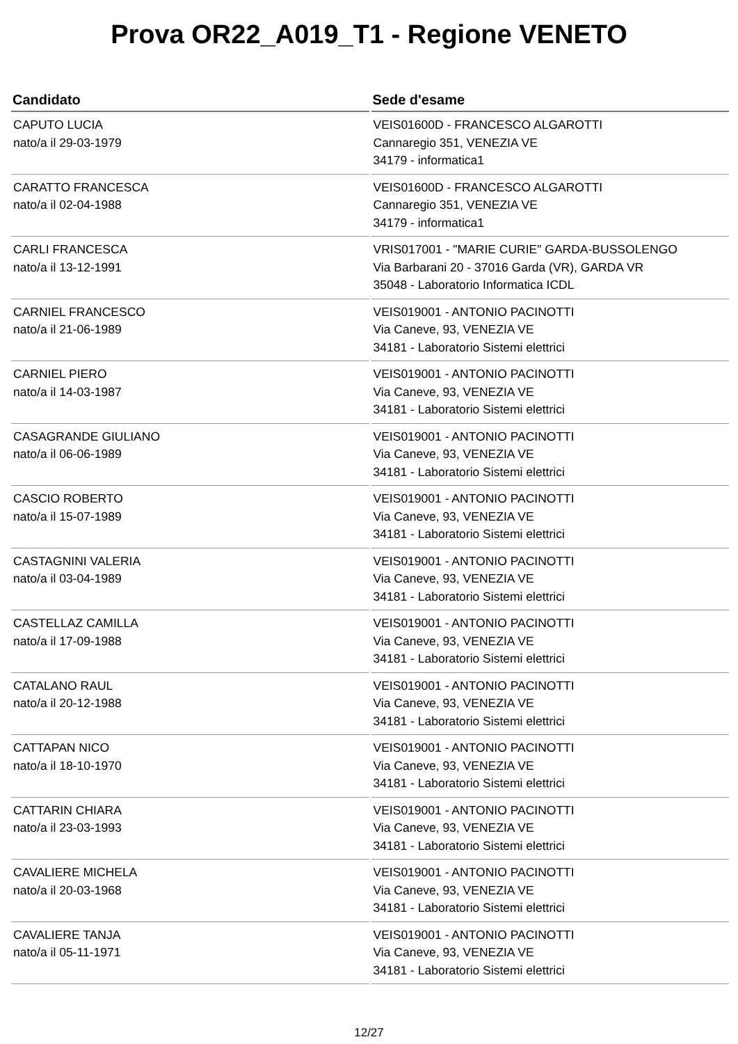Prova OR22_A019_T1 - Regione VENETO
| Candidato | Sede d'esame |
| --- | --- |
| CAPUTO LUCIA nato/a il 29-03-1979 | VEIS01600D - FRANCESCO ALGAROTTI Cannaregio 351, VENEZIA VE 34179 - informatica1 |
| CARATTO FRANCESCA nato/a il 02-04-1988 | VEIS01600D - FRANCESCO ALGAROTTI Cannaregio 351, VENEZIA VE 34179 - informatica1 |
| CARLI FRANCESCA nato/a il 13-12-1991 | VRIS017001 - "MARIE CURIE" GARDA-BUSSOLENGO Via Barbarani 20 - 37016 Garda (VR), GARDA VR 35048 - Laboratorio Informatica ICDL |
| CARNIEL FRANCESCO nato/a il 21-06-1989 | VEIS019001 - ANTONIO PACINOTTI Via Caneve, 93, VENEZIA VE 34181 - Laboratorio Sistemi elettrici |
| CARNIEL PIERO nato/a il 14-03-1987 | VEIS019001 - ANTONIO PACINOTTI Via Caneve, 93, VENEZIA VE 34181 - Laboratorio Sistemi elettrici |
| CASAGRANDE GIULIANO nato/a il 06-06-1989 | VEIS019001 - ANTONIO PACINOTTI Via Caneve, 93, VENEZIA VE 34181 - Laboratorio Sistemi elettrici |
| CASCIO ROBERTO nato/a il 15-07-1989 | VEIS019001 - ANTONIO PACINOTTI Via Caneve, 93, VENEZIA VE 34181 - Laboratorio Sistemi elettrici |
| CASTAGNINI VALERIA nato/a il 03-04-1989 | VEIS019001 - ANTONIO PACINOTTI Via Caneve, 93, VENEZIA VE 34181 - Laboratorio Sistemi elettrici |
| CASTELLAZ CAMILLA nato/a il 17-09-1988 | VEIS019001 - ANTONIO PACINOTTI Via Caneve, 93, VENEZIA VE 34181 - Laboratorio Sistemi elettrici |
| CATALANO RAUL nato/a il 20-12-1988 | VEIS019001 - ANTONIO PACINOTTI Via Caneve, 93, VENEZIA VE 34181 - Laboratorio Sistemi elettrici |
| CATTAPAN NICO nato/a il 18-10-1970 | VEIS019001 - ANTONIO PACINOTTI Via Caneve, 93, VENEZIA VE 34181 - Laboratorio Sistemi elettrici |
| CATTARIN CHIARA nato/a il 23-03-1993 | VEIS019001 - ANTONIO PACINOTTI Via Caneve, 93, VENEZIA VE 34181 - Laboratorio Sistemi elettrici |
| CAVALIERE MICHELA nato/a il 20-03-1968 | VEIS019001 - ANTONIO PACINOTTI Via Caneve, 93, VENEZIA VE 34181 - Laboratorio Sistemi elettrici |
| CAVALIERE TANJA nato/a il 05-11-1971 | VEIS019001 - ANTONIO PACINOTTI Via Caneve, 93, VENEZIA VE 34181 - Laboratorio Sistemi elettrici |
12/27